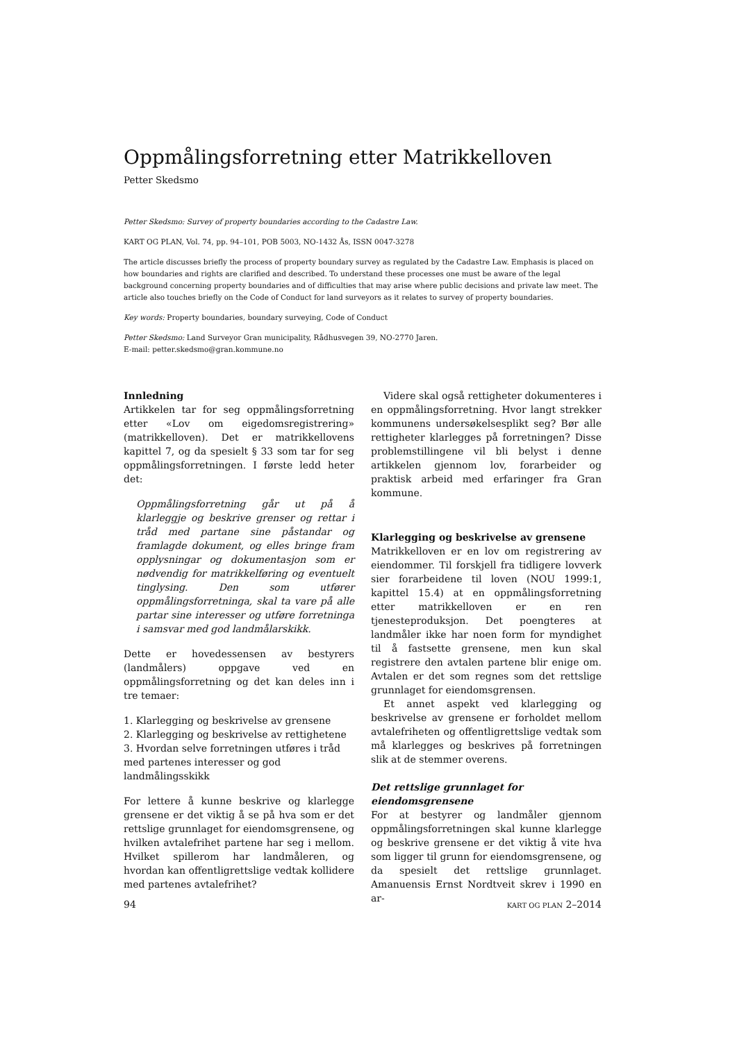Oppmålingsforretning etter Matrikkelloven
Petter Skedsmo
Petter Skedsmo: Survey of property boundaries according to the Cadastre Law.
KART OG PLAN, Vol. 74, pp. 94–101, POB 5003, NO-1432 Ås, ISSN 0047-3278
The article discusses briefly the process of property boundary survey as regulated by the Cadastre Law. Emphasis is placed on how boundaries and rights are clarified and described. To understand these processes one must be aware of the legal background concerning property boundaries and of difficulties that may arise where public decisions and private law meet. The article also touches briefly on the Code of Conduct for land surveyors as it relates to survey of property boundaries.
Key words: Property boundaries, boundary surveying, Code of Conduct
Petter Skedsmo: Land Surveyor Gran municipality, Rådhusvegen 39, NO-2770 Jaren.
E-mail: petter.skedsmo@gran.kommune.no
Innledning
Artikkelen tar for seg oppmålingsforretning etter «Lov om eigedomsregistrering» (matrikkelloven). Det er matrikkellovens kapittel 7, og da spesielt § 33 som tar for seg oppmålingsforretningen. I første ledd heter det:
Oppmålingsforretning går ut på å klarleggje og beskrive grenser og rettar i tråd med partane sine påstandar og framlagde dokument, og elles bringe fram opplysningar og dokumentasjon som er nødvendig for matrikkelføring og eventuelt tinglysing. Den som utfører oppmålingsforretninga, skal ta vare på alle partar sine interesser og utføre forretninga i samsvar med god landmålarskikk.
Dette er hovedessensen av bestyrers (landmålers) oppgave ved en oppmålingsforretning og det kan deles inn i tre temaer:
1. Klarlegging og beskrivelse av grensene
2. Klarlegging og beskrivelse av rettighetene
3. Hvordan selve forretningen utføres i tråd med partenes interesser og god landmålingsskikk
For lettere å kunne beskrive og klarlegge grensene er det viktig å se på hva som er det rettslige grunnlaget for eiendomsgrensene, og hvilken avtalefrihet partene har seg i mellom. Hvilket spillerom har landmåleren, og hvordan kan offentligrettslige vedtak kollidere med partenes avtalefrihet?
Videre skal også rettigheter dokumenteres i en oppmålingsforretning. Hvor langt strekker kommunens undersøkelsesplikt seg? Bør alle rettigheter klarlegges på forretningen? Disse problemstillingene vil bli belyst i denne artikkelen gjennom lov, forarbeider og praktisk arbeid med erfaringer fra Gran kommune.
Klarlegging og beskrivelse av grensene
Matrikkelloven er en lov om registrering av eiendommer. Til forskjell fra tidligere lovverk sier forarbeidene til loven (NOU 1999:1, kapittel 15.4) at en oppmålingsforretning etter matrikkelloven er en ren tjenesteproduksjon. Det poengteres at landmåler ikke har noen form for myndighet til å fastsette grensene, men kun skal registrere den avtalen partene blir enige om. Avtalen er det som regnes som det rettslige grunnlaget for eiendomsgrensen.
Et annet aspekt ved klarlegging og beskrivelse av grensene er forholdet mellom avtalefriheten og offentligrettslige vedtak som må klarlegges og beskrives på forretningen slik at de stemmer overens.
Det rettslige grunnlaget for eiendomsgrensene
For at bestyrer og landmåler gjennom oppmålingsforretningen skal kunne klarlegge og beskrive grensene er det viktig å vite hva som ligger til grunn for eiendomsgrensene, og da spesielt det rettslige grunnlaget. Amanuensis Ernst Nordtveit skrev i 1990 en ar-
94 KART OG PLAN 2–2014